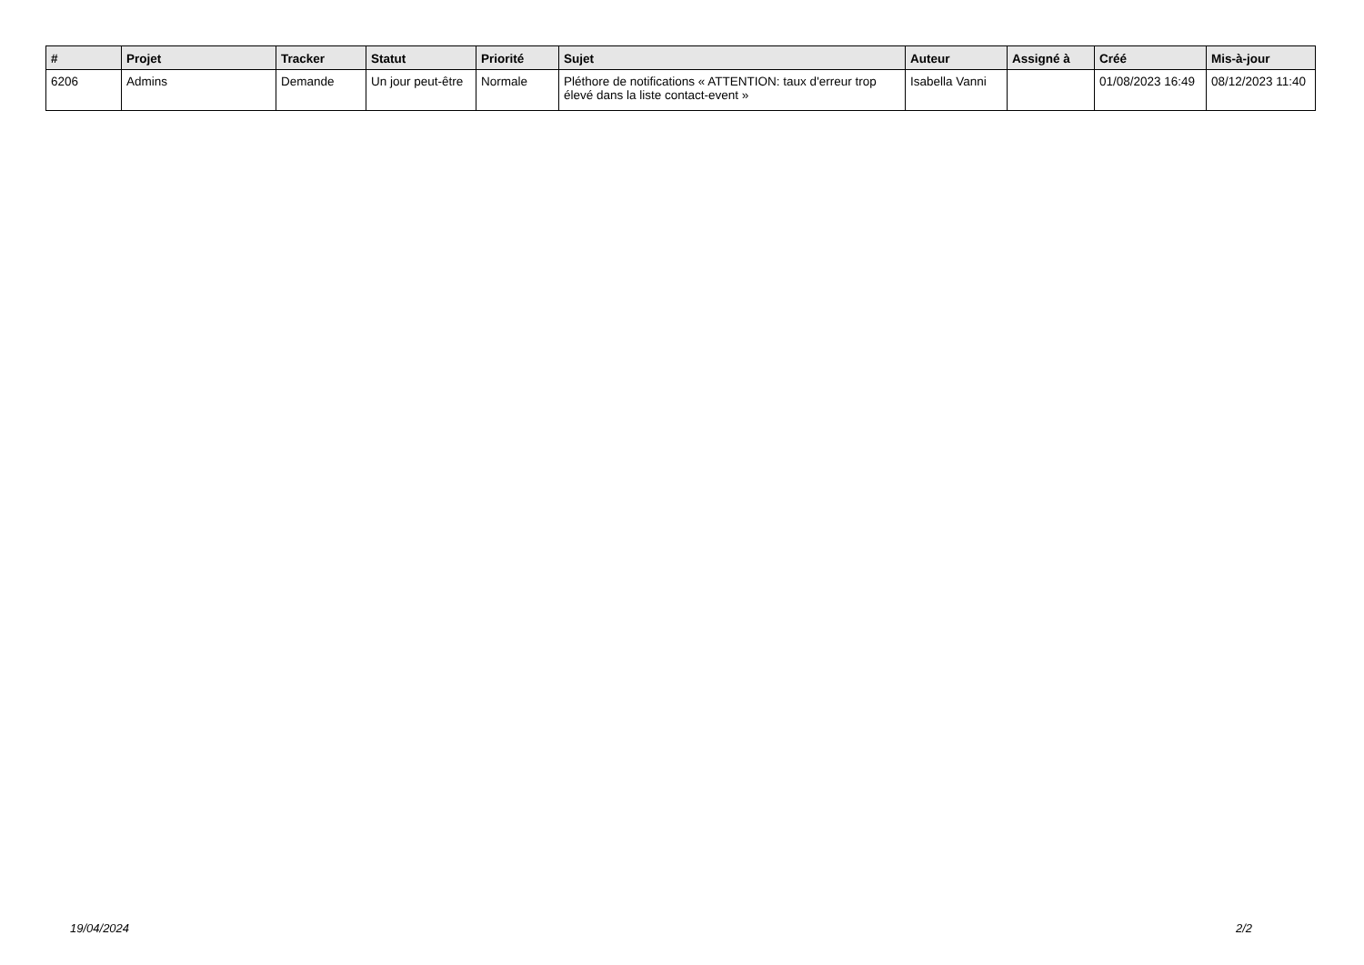| # | Projet | Tracker | Statut | Priorité | Sujet | Auteur | Assigné à | Créé | Mis-à-jour |
| --- | --- | --- | --- | --- | --- | --- | --- | --- | --- |
| 6206 | Admins | Demande | Un jour peut-être | Normale | Pléthore de notifications « ATTENTION: taux d'erreur trop élevé dans la liste contact-event » | Isabella Vanni | | 01/08/2023 16:49 | 08/12/2023 11:40 |
19/04/2024 2/2